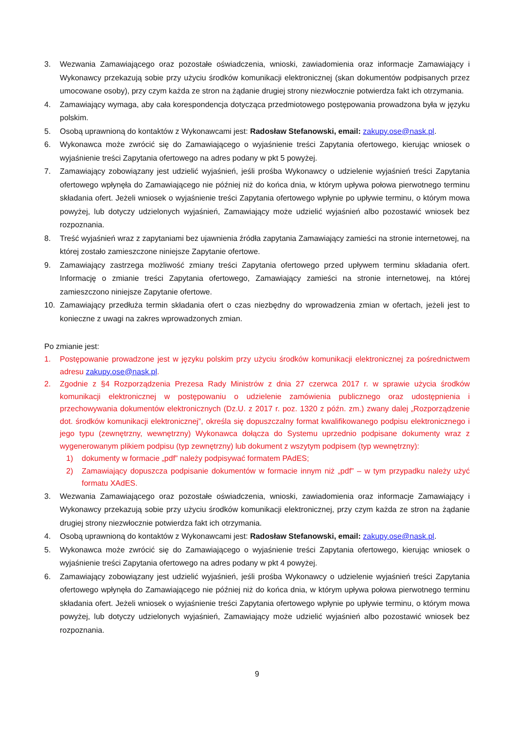3. Wezwania Zamawiającego oraz pozostałe oświadczenia, wnioski, zawiadomienia oraz informacje Zamawiający i Wykonawcy przekazują sobie przy użyciu środków komunikacji elektronicznej (skan dokumentów podpisanych przez umocowane osoby), przy czym każda ze stron na żądanie drugiej strony niezwłocznie potwierdza fakt ich otrzymania.
4. Zamawiający wymaga, aby cała korespondencja dotycząca przedmiotowego postępowania prowadzona była w języku polskim.
5. Osobą uprawnioną do kontaktów z Wykonawcami jest: Radosław Stefanowski, email: zakupy.ose@nask.pl.
6. Wykonawca może zwrócić się do Zamawiającego o wyjaśnienie treści Zapytania ofertowego, kierując wniosek o wyjaśnienie treści Zapytania ofertowego na adres podany w pkt 5 powyżej.
7. Zamawiający zobowiązany jest udzielić wyjaśnień, jeśli prośba Wykonawcy o udzielenie wyjaśnień treści Zapytania ofertowego wpłynęła do Zamawiającego nie później niż do końca dnia, w którym upływa połowa pierwotnego terminu składania ofert. Jeżeli wniosek o wyjaśnienie treści Zapytania ofertowego wpłynie po upływie terminu, o którym mowa powyżej, lub dotyczy udzielonych wyjaśnień, Zamawiający może udzielić wyjaśnień albo pozostawić wniosek bez rozpoznania.
8. Treść wyjaśnień wraz z zapytaniami bez ujawnienia źródła zapytania Zamawiający zamieści na stronie internetowej, na której zostało zamieszczone niniejsze Zapytanie ofertowe.
9. Zamawiający zastrzega możliwość zmiany treści Zapytania ofertowego przed upływem terminu składania ofert. Informację o zmianie treści Zapytania ofertowego, Zamawiający zamieści na stronie internetowej, na której zamieszczono niniejsze Zapytanie ofertowe.
10. Zamawiający przedłuża termin składania ofert o czas niezbędny do wprowadzenia zmian w ofertach, jeżeli jest to konieczne z uwagi na zakres wprowadzonych zmian.
Po zmianie jest:
1. Postępowanie prowadzone jest w języku polskim przy użyciu środków komunikacji elektronicznej za pośrednictwem adresu zakupy.ose@nask.pl.
2. Zgodnie z §4 Rozporządzenia Prezesa Rady Ministrów z dnia 27 czerwca 2017 r. w sprawie użycia środków komunikacji elektronicznej w postępowaniu o udzielenie zamówienia publicznego oraz udostępnienia i przechowywania dokumentów elektronicznych (Dz.U. z 2017 r. poz. 1320 z późn. zm.) zwany dalej „Rozporządzenie dot. środków komunikacji elektronicznej”, określa się dopuszczalny format kwalifikowanego podpisu elektronicznego i jego typu (zewnętrzny, wewnętrzny) Wykonawca dołącza do Systemu uprzednio podpisane dokumenty wraz z wygenerowanym plikiem podpisu (typ zewnętrzny) lub dokument z wszytym podpisem (typ wewnętrzny):
1) dokumenty w formacie „pdf” należy podpisywać formatem PAdES;
2) Zamawiający dopuszcza podpisanie dokumentów w formacie innym niż „pdf” – w tym przypadku należy użyć formatu XAdES.
3. Wezwania Zamawiającego oraz pozostałe oświadczenia, wnioski, zawiadomienia oraz informacje Zamawiający i Wykonawcy przekazują sobie przy użyciu środków komunikacji elektronicznej, przy czym każda ze stron na żądanie drugiej strony niezwłocznie potwierdza fakt ich otrzymania.
4. Osobą uprawnioną do kontaktów z Wykonawcami jest: Radosław Stefanowski, email: zakupy.ose@nask.pl.
5. Wykonawca może zwrócić się do Zamawiającego o wyjaśnienie treści Zapytania ofertowego, kierując wniosek o wyjaśnienie treści Zapytania ofertowego na adres podany w pkt 4 powyżej.
6. Zamawiający zobowiązany jest udzielić wyjaśnień, jeśli prośba Wykonawcy o udzielenie wyjaśnień treści Zapytania ofertowego wpłynęła do Zamawiającego nie później niż do końca dnia, w którym upływa połowa pierwotnego terminu składania ofert. Jeżeli wniosek o wyjaśnienie treści Zapytania ofertowego wpłynie po upływie terminu, o którym mowa powyżej, lub dotyczy udzielonych wyjaśnień, Zamawiający może udzielić wyjaśnień albo pozostawić wniosek bez rozpoznania.
9